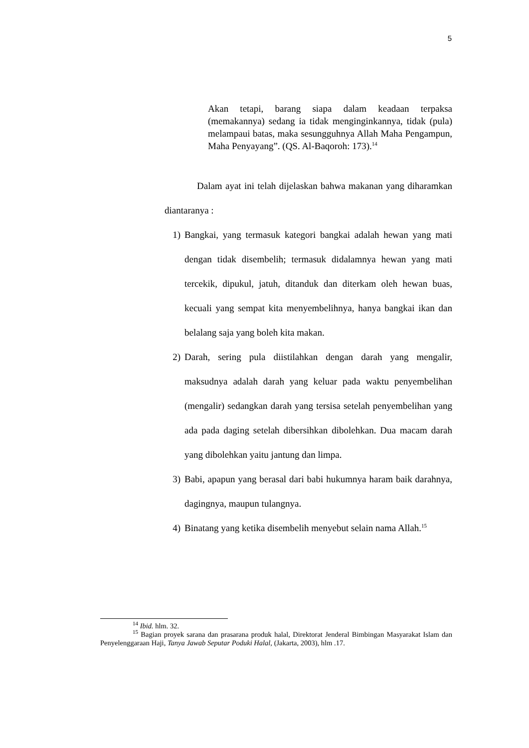5
Akan tetapi, barang siapa dalam keadaan terpaksa (memakannya) sedang ia tidak menginginkannya, tidak (pula) melampaui batas, maka sesungguhnya Allah Maha Pengampun, Maha Penyayang”. (QS. Al-Baqoroh: 173).<sup>14</sup>
Dalam ayat ini telah dijelaskan bahwa makanan yang diharamkan diantaranya :
1) Bangkai, yang termasuk kategori bangkai adalah hewan yang mati dengan tidak disembelih; termasuk didalamnya hewan yang mati tercekik, dipukul, jatuh, ditanduk dan diterkam oleh hewan buas, kecuali yang sempat kita menyembelihnya, hanya bangkai ikan dan belalang saja yang boleh kita makan.
2) Darah, sering pula diistilahkan dengan darah yang mengalir, maksudnya adalah darah yang keluar pada waktu penyembelihan (mengalir) sedangkan darah yang tersisa setelah penyembelihan yang ada pada daging setelah dibersihkan dibolehkan. Dua macam darah yang dibolehkan yaitu jantung dan limpa.
3) Babi, apapun yang berasal dari babi hukumnya haram baik darahnya, dagingnya, maupun tulangnya.
4) Binatang yang ketika disembelih menyebut selain nama Allah.<sup>15</sup>
<sup>14</sup> Ibid. hlm. 32.
<sup>15</sup> Bagian proyek sarana dan prasarana produk halal, Direktorat Jenderal Bimbingan Masyarakat Islam dan Penyelenggaraan Haji, Tanya Jawab Seputar Poduki Halal, (Jakarta, 2003), hlm .17.